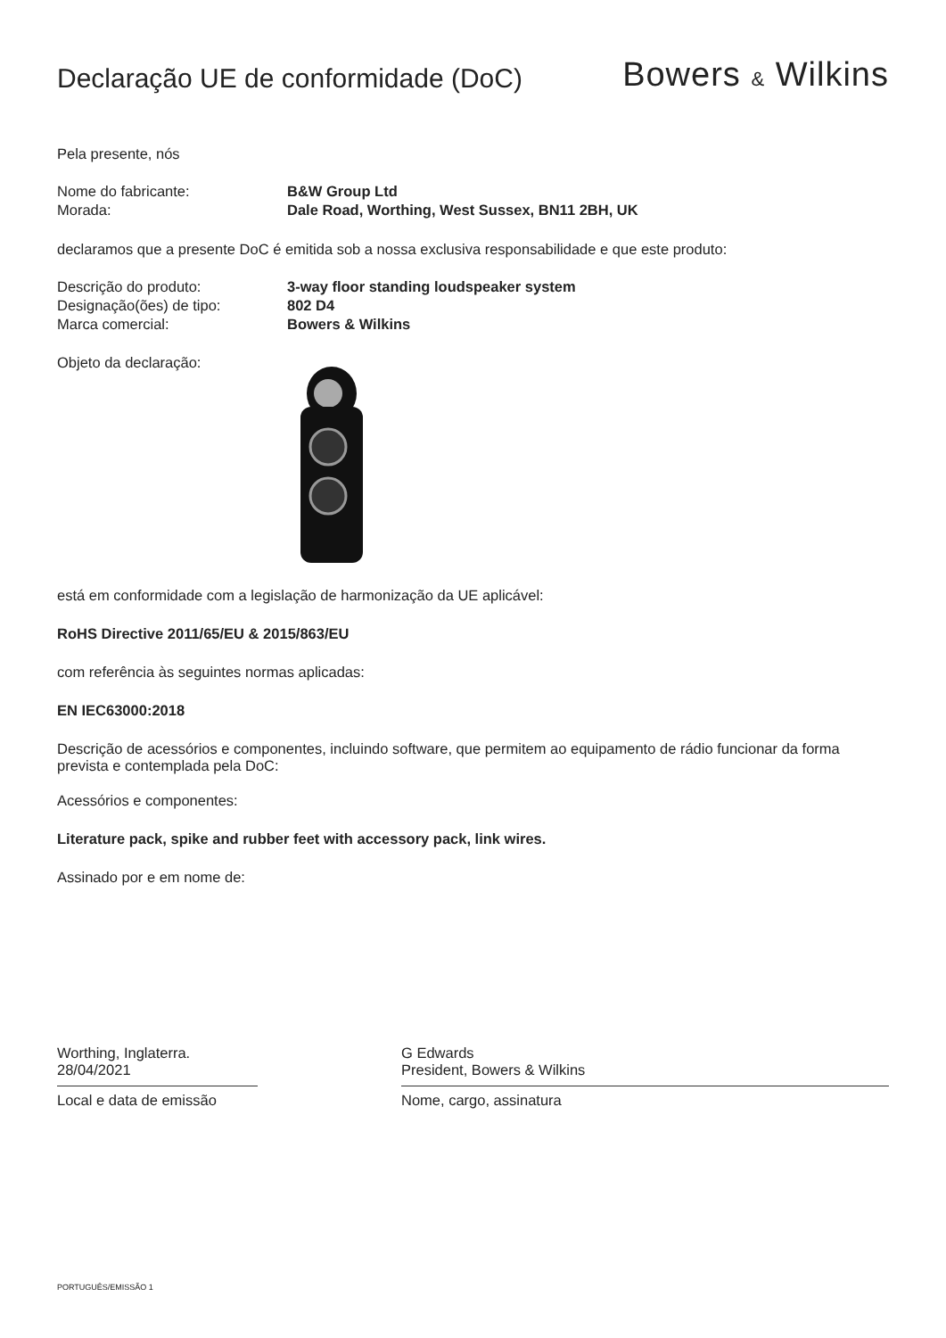Declaração UE de conformidade (DoC)
Bowers & Wilkins
Pela presente, nós
Nome do fabricante: B&W Group Ltd
Morada: Dale Road, Worthing, West Sussex, BN11 2BH, UK
declaramos que a presente DoC é emitida sob a nossa exclusiva responsabilidade e que este produto:
Descrição do produto: 3-way floor standing loudspeaker system
Designação(ões) de tipo: 802 D4
Marca comercial: Bowers & Wilkins
Objeto da declaração:
está em conformidade com a legislação de harmonização da UE aplicável:
RoHS Directive 2011/65/EU & 2015/863/EU
com referência às seguintes normas aplicadas:
EN IEC63000:2018
Descrição de acessórios e componentes, incluindo software, que permitem ao equipamento de rádio funcionar da forma prevista e contemplada pela DoC:
Acessórios e componentes:
Literature pack, spike and rubber feet with accessory pack, link wires.
Assinado por e em nome de:
Worthing, Inglaterra.
28/04/2021
Local e data de emissão
G Edwards
President, Bowers & Wilkins
Nome, cargo, assinatura
PORTUGUÊS/EMISSÃO 1